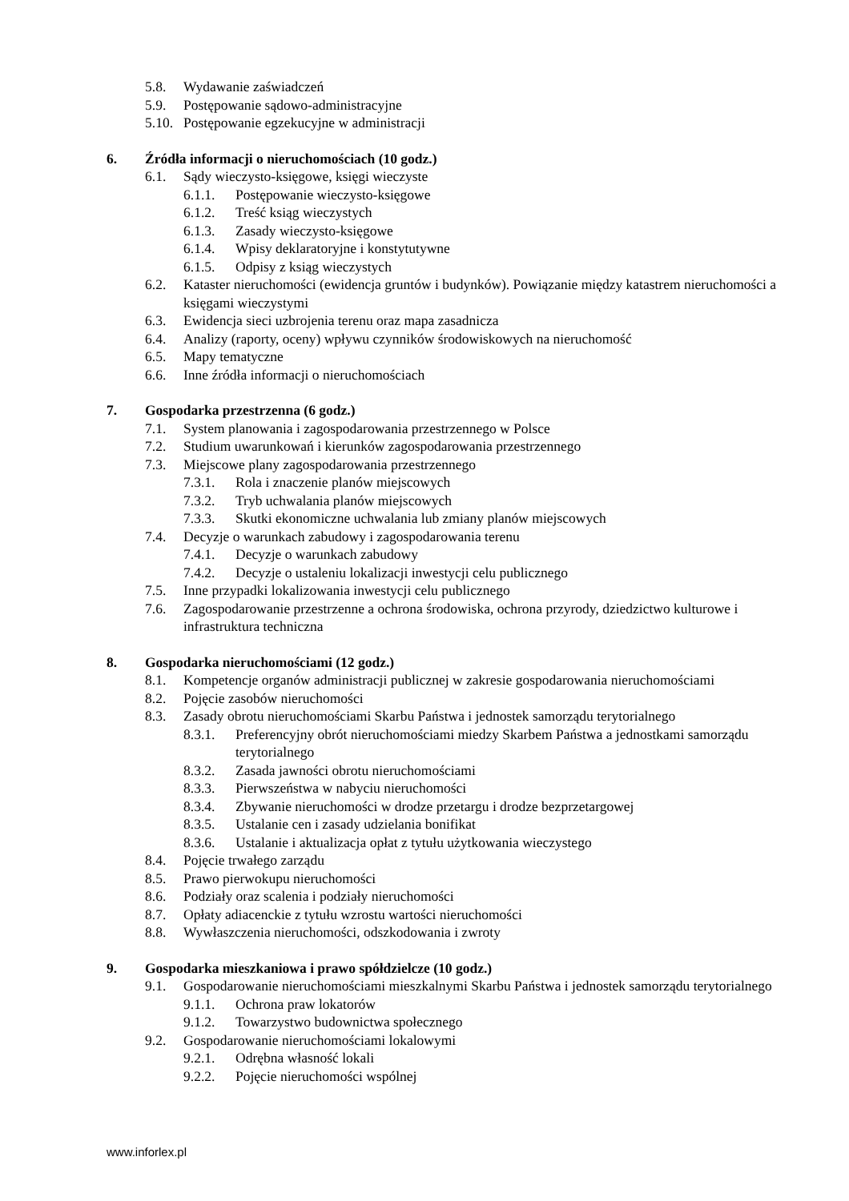5.8. Wydawanie zaświadczeń
5.9. Postępowanie sądowo-administracyjne
5.10. Postępowanie egzekucyjne w administracji
6. Źródła informacji o nieruchomościach (10 godz.)
6.1. Sądy wieczysto-księgowe, księgi wieczyste
6.1.1. Postępowanie wieczysto-księgowe
6.1.2. Treść ksiąg wieczystych
6.1.3. Zasady wieczysto-księgowe
6.1.4. Wpisy deklaratoryjne i konstytutywne
6.1.5. Odpisy z ksiąg wieczystych
6.2. Kataster nieruchomości (ewidencja gruntów i budynków). Powiązanie między katastrem nieruchomości a księgami wieczystymi
6.3. Ewidencja sieci uzbrojenia terenu oraz mapa zasadnicza
6.4. Analizy (raporty, oceny) wpływu czynników środowiskowych na nieruchomość
6.5. Mapy tematyczne
6.6. Inne źródła informacji o nieruchomościach
7. Gospodarka przestrzenna (6 godz.)
7.1. System planowania i zagospodarowania przestrzennego w Polsce
7.2. Studium uwarunkowań i kierunków zagospodarowania przestrzennego
7.3. Miejscowe plany zagospodarowania przestrzennego
7.3.1. Rola i znaczenie planów miejscowych
7.3.2. Tryb uchwalania planów miejscowych
7.3.3. Skutki ekonomiczne uchwalania lub zmiany planów miejscowych
7.4. Decyzje o warunkach zabudowy i zagospodarowania terenu
7.4.1. Decyzje o warunkach zabudowy
7.4.2. Decyzje o ustaleniu lokalizacji inwestycji celu publicznego
7.5. Inne przypadki lokalizowania inwestycji celu publicznego
7.6. Zagospodarowanie przestrzenne a ochrona środowiska, ochrona przyrody, dziedzictwo kulturowe i infrastruktura techniczna
8. Gospodarka nieruchomościami (12 godz.)
8.1. Kompetencje organów administracji publicznej w zakresie gospodarowania nieruchomościami
8.2. Pojęcie zasobów nieruchomości
8.3. Zasady obrotu nieruchomościami Skarbu Państwa i jednostek samorządu terytorialnego
8.3.1. Preferencyjny obrót nieruchomościami miedzy Skarbem Państwa a jednostkami samorządu terytorialnego
8.3.2. Zasada jawności obrotu nieruchomościami
8.3.3. Pierwszeństwa w nabyciu nieruchomości
8.3.4. Zbywanie nieruchomości w drodze przetargu i drodze bezprzetargowej
8.3.5. Ustalanie cen i zasady udzielania bonifikat
8.3.6. Ustalanie i aktualizacja opłat z tytułu użytkowania wieczystego
8.4. Pojęcie trwałego zarządu
8.5. Prawo pierwokupu nieruchomości
8.6. Podziały oraz scalenia i podziały nieruchomości
8.7. Opłaty adiacenckie z tytułu wzrostu wartości nieruchomości
8.8. Wywłaszczenia nieruchomości, odszkodowania i zwroty
9. Gospodarka mieszkaniowa i prawo spółdzielcze (10 godz.)
9.1. Gospodarowanie nieruchomościami mieszkalnymi Skarbu Państwa i jednostek samorządu terytorialnego
9.1.1. Ochrona praw lokatorów
9.1.2. Towarzystwo budownictwa społecznego
9.2. Gospodarowanie nieruchomościami lokalowymi
9.2.1. Odrębna własność lokali
9.2.2. Pojęcie nieruchomości wspólnej
www.inforlex.pl